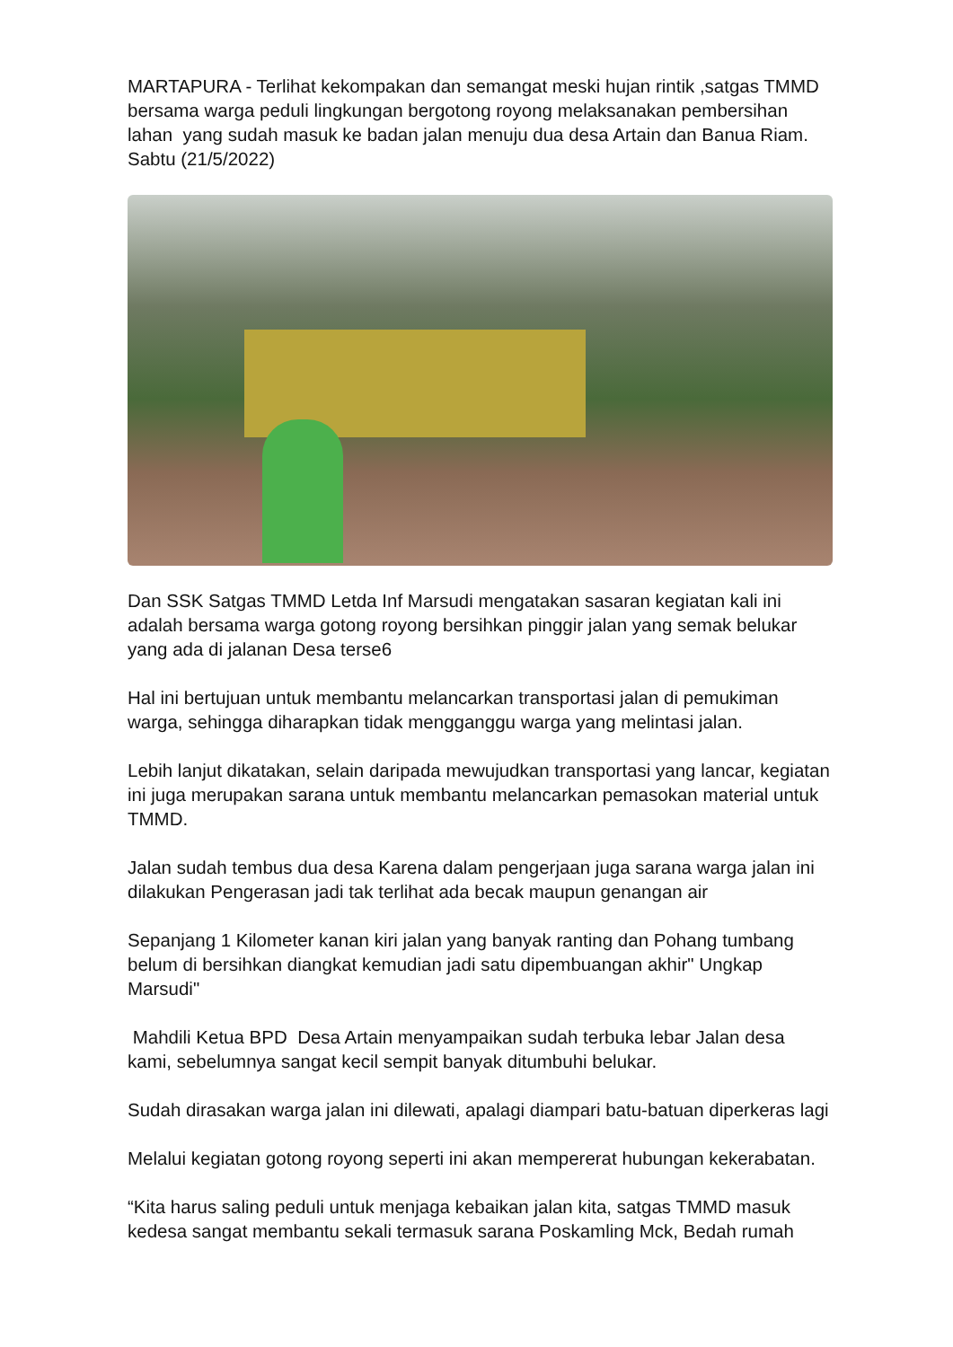MARTAPURA - Terlihat kekompakan dan semangat meski hujan rintik ,satgas TMMD bersama warga peduli lingkungan bergotong royong melaksanakan pembersihan lahan yang sudah masuk ke badan jalan menuju dua desa Artain dan Banua Riam. Sabtu (21/5/2022)
Dan SSK Satgas TMMD Letda Inf Marsudi mengatakan sasaran kegiatan kali ini adalah bersama warga gotong royong bersihkan pinggir jalan yang semak belukar yang ada di jalanan Desa terse6
Hal ini bertujuan untuk membantu melancarkan transportasi jalan di pemukiman warga, sehingga diharapkan tidak mengganggu warga yang melintasi jalan.
Lebih lanjut dikatakan, selain daripada mewujudkan transportasi yang lancar, kegiatan ini juga merupakan sarana untuk membantu melancarkan pemasokan material untuk TMMD.
Jalan sudah tembus dua desa Karena dalam pengerjaan juga sarana warga jalan ini dilakukan Pengerasan jadi tak terlihat ada becak maupun genangan air
Sepanjang 1 Kilometer kanan kiri jalan yang banyak ranting dan Pohang tumbang belum di bersihkan diangkat kemudian jadi satu dipembuangan akhir" Ungkap Marsudi"
Mahdili Ketua BPD Desa Artain menyampaikan sudah terbuka lebar Jalan desa kami, sebelumnya sangat kecil sempit banyak ditumbuhi belukar.
Sudah dirasakan warga jalan ini dilewati, apalagi diampari batu-batuan diperkeras lagi
Melalui kegiatan gotong royong seperti ini akan mempererat hubungan kekerabatan.
“Kita harus saling peduli untuk menjaga kebaikan jalan kita, satgas TMMD masuk kedesa sangat membantu sekali termasuk sarana Poskamling Mck, Bedah rumah